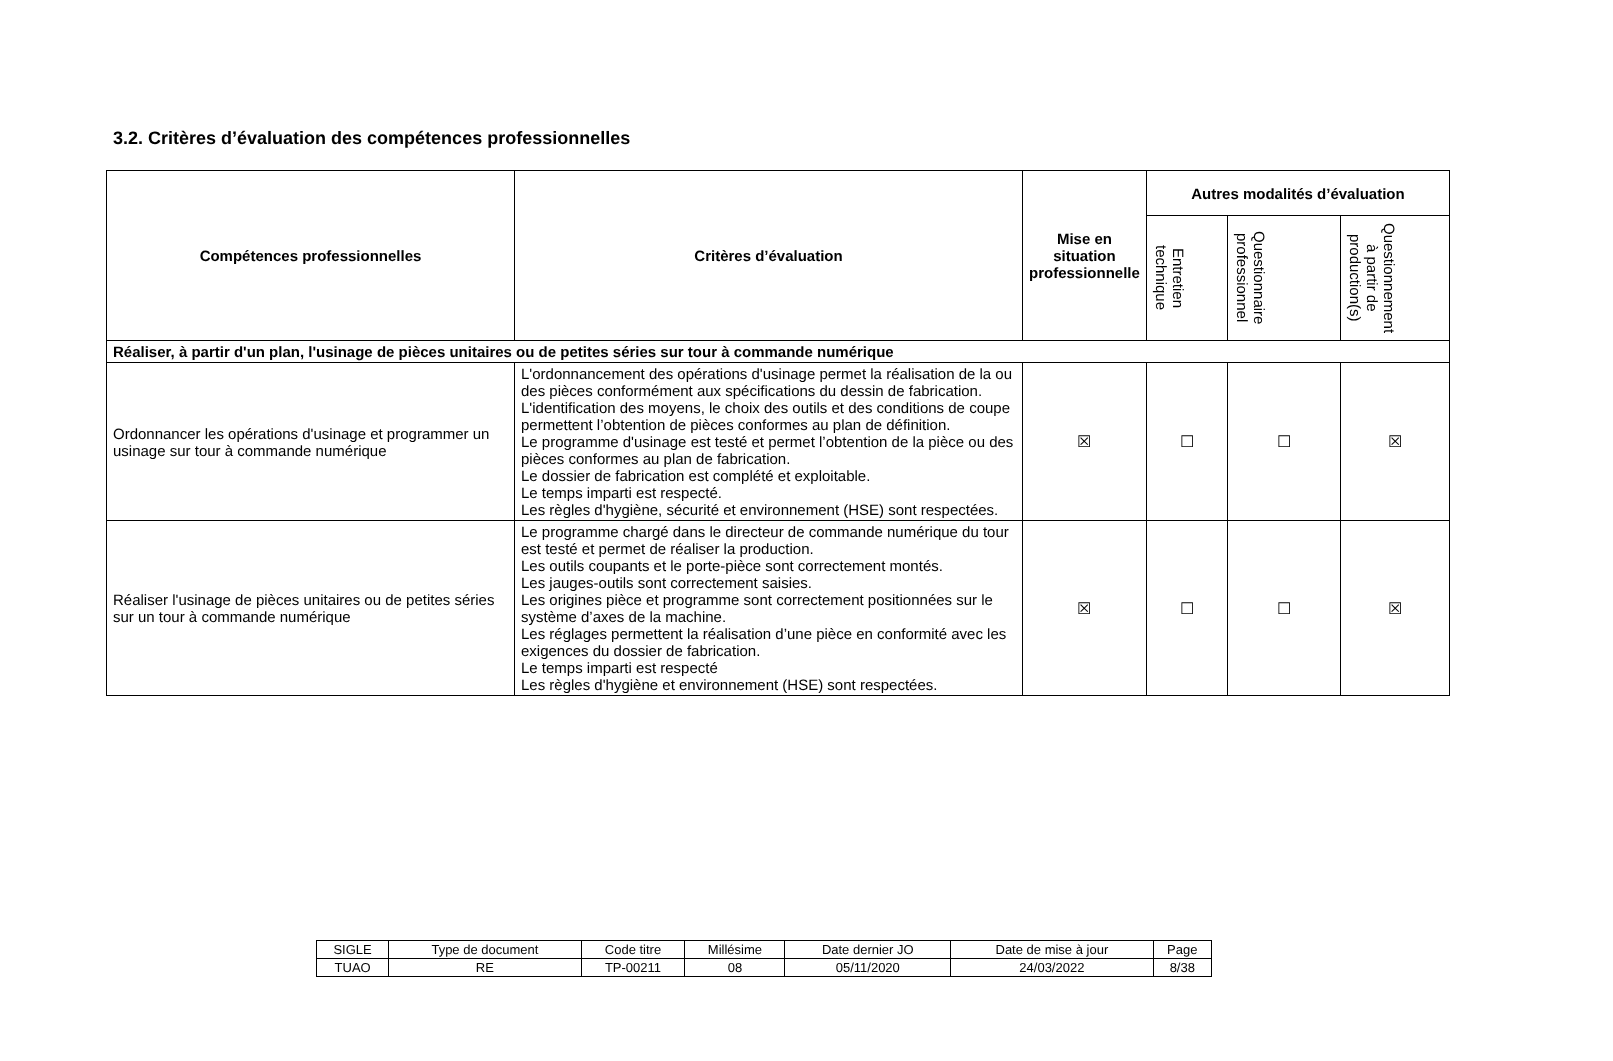3.2. Critères d’évaluation des compétences professionnelles
| Compétences professionnelles | Critères d’évaluation | Mise en situation professionnelle | Autres modalités d’évaluation | | |
| --- | --- | --- | --- | --- | --- |
| | | | Entretien technique | Questionnaire professionnel | Questionnement à partir de production(s) |
| Réaliser, à partir d'un plan, l'usinage de pièces unitaires ou de petites séries sur tour à commande numérique | | | | | |
| Ordonnancer les opérations d'usinage et programmer un usinage sur tour à commande numérique | L'ordonnancement des opérations d'usinage permet la réalisation de la ou des pièces conformément aux spécifications du dessin de fabrication. L'identification des moyens, le choix des outils et des conditions de coupe permettent l’obtention de pièces conformes au plan de définition. Le programme d'usinage est testé et permet l’obtention de la pièce ou des pièces conformes au plan de fabrication. Le dossier de fabrication est complété et exploitable. Le temps imparti est respecté. Les règles d'hygiène, sécurité et environnement (HSE) sont respectées. | ☒ | ☐ | ☐ | ☒ |
| Réaliser l'usinage de pièces unitaires ou de petites séries sur un tour à commande numérique | Le programme chargé dans le directeur de commande numérique du tour est testé et permet de réaliser la production. Les outils coupants et le porte-pièce sont correctement montés. Les jauges-outils sont correctement saisies. Les origines pièce et programme sont correctement positionnées sur le système d’axes de la machine. Les réglages permettent la réalisation d’une pièce en conformité avec les exigences du dossier de fabrication. Le temps imparti est respecté Les règles d'hygiène et environnement (HSE) sont respectées. | ☒ | ☐ | ☐ | ☒ |
| SIGLE | Type de document | Code titre | Millésime | Date dernier JO | Date de mise à jour | Page |
| TUAO | RE | TP-00211 | 08 | 05/11/2020 | 24/03/2022 | 8/38 |